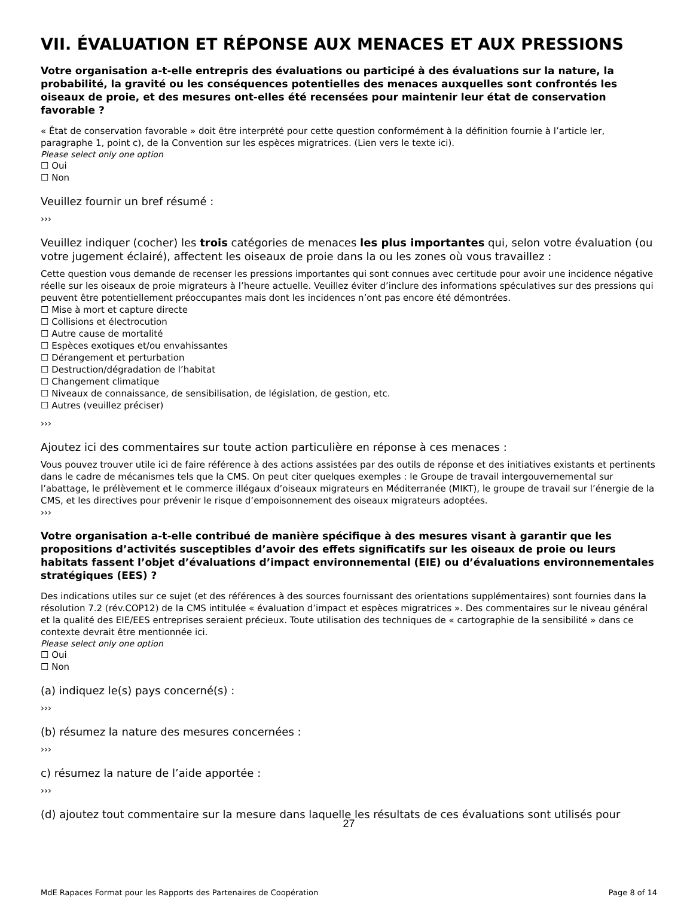VII. ÉVALUATION ET RÉPONSE AUX MENACES ET AUX PRESSIONS
Votre organisation a-t-elle entrepris des évaluations ou participé à des évaluations sur la nature, la probabilité, la gravité ou les conséquences potentielles des menaces auxquelles sont confrontés les oiseaux de proie, et des mesures ont-elles été recensées pour maintenir leur état de conservation favorable ?
« État de conservation favorable » doit être interprété pour cette question conformément à la définition fournie à l’article Ier, paragraphe 1, point c), de la Convention sur les espèces migratrices. (Lien vers le texte ici).
Please select only one option
☐ Oui
☐ Non
Veuillez fournir un bref résumé :
›››
Veuillez indiquer (cocher) les trois catégories de menaces les plus importantes qui, selon votre évaluation (ou votre jugement éclairé), affectent les oiseaux de proie dans la ou les zones où vous travaillez :
Cette question vous demande de recenser les pressions importantes qui sont connues avec certitude pour avoir une incidence négative réelle sur les oiseaux de proie migrateurs à l’heure actuelle. Veuillez éviter d’inclure des informations spéculatives sur des pressions qui peuvent être potentiellement préoccupantes mais dont les incidences n’ont pas encore été démontrées.
☐ Mise à mort et capture directe
☐ Collisions et électrocution
☐ Autre cause de mortalité
☐ Espèces exotiques et/ou envahissantes
☐ Dérangement et perturbation
☐ Destruction/dégradation de l’habitat
☐ Changement climatique
☐ Niveaux de connaissance, de sensibilisation, de législation, de gestion, etc.
☐ Autres (veuillez préciser)
›››
Ajoutez ici des commentaires sur toute action particulière en réponse à ces menaces :
Vous pouvez trouver utile ici de faire référence à des actions assistées par des outils de réponse et des initiatives existants et pertinents dans le cadre de mécanismes tels que la CMS. On peut citer quelques exemples : le Groupe de travail intergouvernemental sur l’abattage, le prélèvement et le commerce illégaux d’oiseaux migrateurs en Méditerranée (MIKT), le groupe de travail sur l’énergie de la CMS, et les directives pour prévenir le risque d’empoisonnement des oiseaux migrateurs adoptées.
›››
Votre organisation a-t-elle contribué de manière spécifique à des mesures visant à garantir que les propositions d’activités susceptibles d’avoir des effets significatifs sur les oiseaux de proie ou leurs habitats fassent l’objet d’évaluations d’impact environnemental (EIE) ou d’évaluations environnementales stratégiques (EES) ?
Des indications utiles sur ce sujet (et des références à des sources fournissant des orientations supplémentaires) sont fournies dans la résolution 7.2 (rév.COP12) de la CMS intitulée « évaluation d’impact et espèces migratrices ». Des commentaires sur le niveau général et la qualité des EIE/EES entreprises seraient précieux. Toute utilisation des techniques de « cartographie de la sensibilité » dans ce contexte devrait être mentionnée ici.
Please select only one option
☐ Oui
☐ Non
(a) indiquez le(s) pays concerné(s) :
›››
(b) résumez la nature des mesures concernées :
›››
c) résumez la nature de l’aide apportée :
›››
(d) ajoutez tout commentaire sur la mesure dans laquelle les résultats de ces évaluations sont utilisés pour
27
MdE Rapaces Format pour les Rapports des Partenaires de Coopération Page 8 of 14